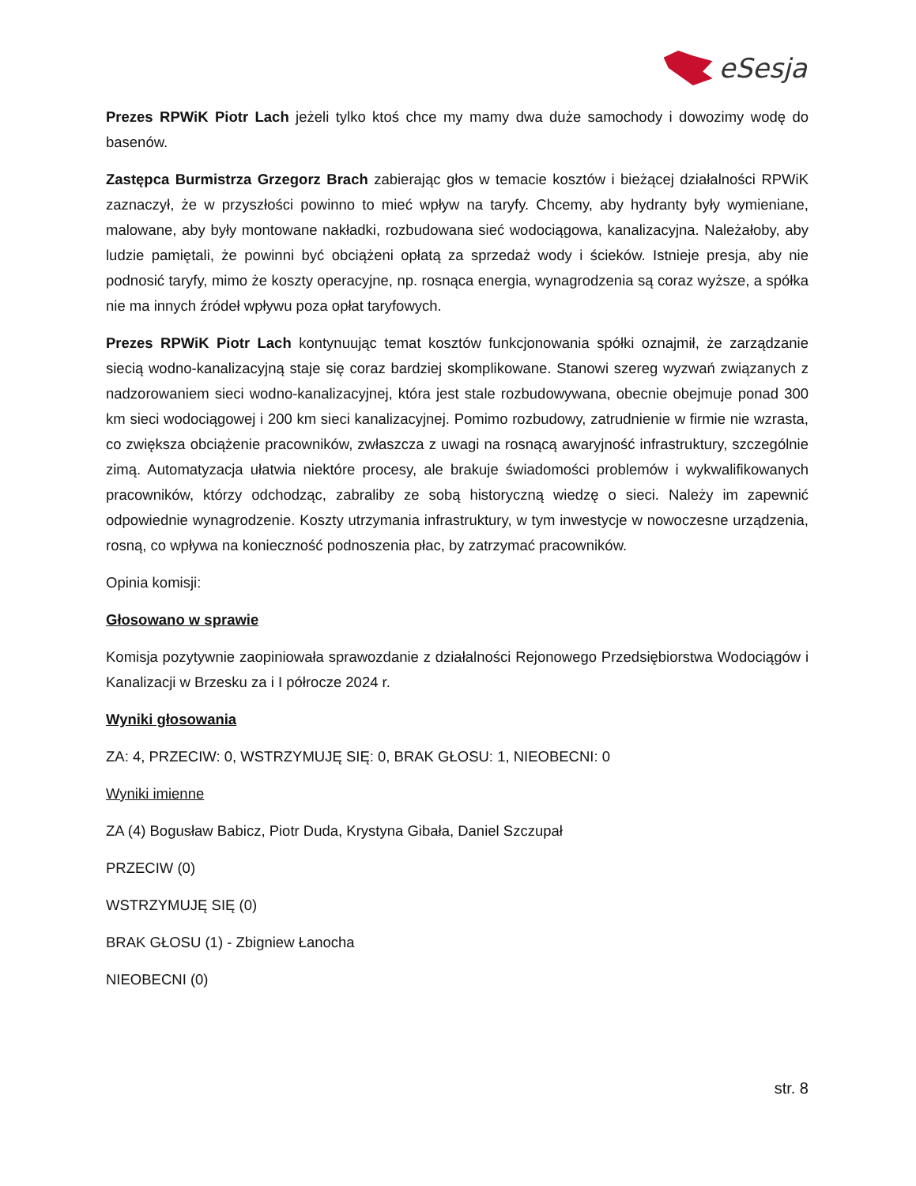eSesja
Prezes RPWiK Piotr Lach jeżeli tylko ktoś chce my mamy dwa duże samochody i dowozimy wodę do basenów.
Zastępca Burmistrza Grzegorz Brach zabierając głos w temacie kosztów i bieżącej działalności RPWiK zaznaczył, że w przyszłości powinno to mieć wpływ na taryfy. Chcemy, aby hydranty były wymieniane, malowane, aby były montowane nakładki, rozbudowana sieć wodociągowa, kanalizacyjna. Należałoby, aby ludzie pamiętali, że powinni być obciążeni opłatą za sprzedaż wody i ścieków. Istnieje presja, aby nie podnosić taryfy, mimo że koszty operacyjne, np. rosnąca energia, wynagrodzenia są coraz wyższe, a spółka nie ma innych źródeł wpływu poza opłat taryfowych.
Prezes RPWiK Piotr Lach kontynuując temat kosztów funkcjonowania spółki oznajmił, że zarządzanie siecią wodno-kanalizacyjną staje się coraz bardziej skomplikowane. Stanowi szereg wyzwań związanych z nadzorowaniem sieci wodno-kanalizacyjnej, która jest stale rozbudowywana, obecnie obejmuje ponad 300 km sieci wodociągowej i 200 km sieci kanalizacyjnej. Pomimo rozbudowy, zatrudnienie w firmie nie wzrasta, co zwiększa obciążenie pracowników, zwłaszcza z uwagi na rosnącą awaryjność infrastruktury, szczególnie zimą. Automatyzacja ułatwia niektóre procesy, ale brakuje świadomości problemów i wykwalifikowanych pracowników, którzy odchodząc, zabraliby ze sobą historyczną wiedzę o sieci. Należy im zapewnić odpowiednie wynagrodzenie. Koszty utrzymania infrastruktury, w tym inwestycje w nowoczesne urządzenia, rosną, co wpływa na konieczność podnoszenia płac, by zatrzymać pracowników.
Opinia komisji:
Głosowano w sprawie
Komisja pozytywnie zaopiniowała sprawozdanie z działalności Rejonowego Przedsiębiorstwa Wodociągów i Kanalizacji w Brzesku za i I półrocze 2024 r.
Wyniki głosowania
ZA: 4, PRZECIW: 0, WSTRZYMUJĘ SIĘ: 0, BRAK GŁOSU: 1, NIEOBECNI: 0
Wyniki imienne
ZA (4) Bogusław Babicz, Piotr Duda, Krystyna Gibała, Daniel Szczupał
PRZECIW (0)
WSTRZYMUJĘ SIĘ (0)
BRAK GŁOSU (1) - Zbigniew Łanocha
NIEOBECNI (0)
str. 8